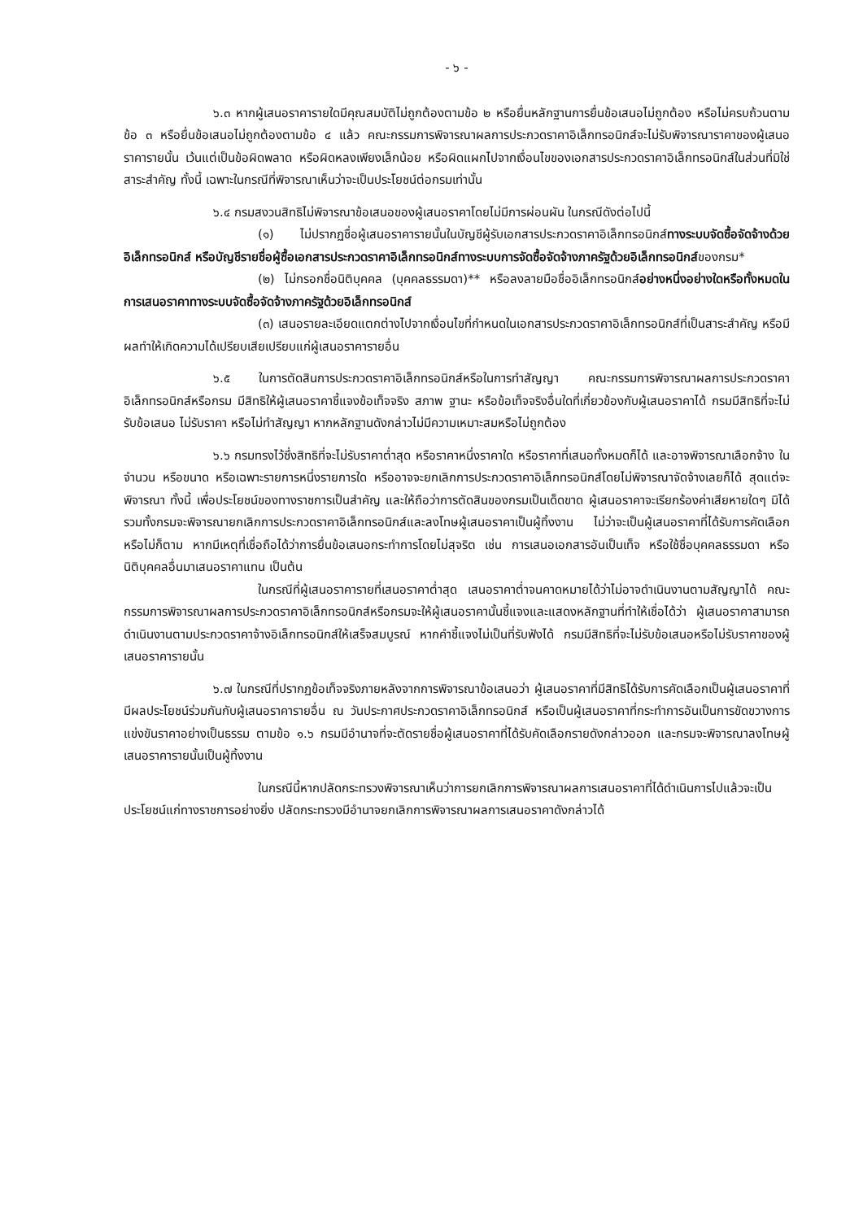- ๖ -
๖.๓ หากผู้เสนอราคารายใดมีคุณสมบัติไม่ถูกต้องตามข้อ ๒ หรือยื่นหลักฐานการยื่นข้อเสนอไม่ถูกต้อง หรือไม่ครบถ้วนตามข้อ ๓ หรือยื่นข้อเสนอไม่ถูกต้องตามข้อ ๔ แล้ว คณะกรรมการพิจารณาผลการประกวดราคาอิเล็กทรอนิกส์จะไม่รับพิจารณาราคาของผู้เสนอราคารายนั้น เว้นแต่เป็นข้อผิดพลาด หรือผิดหลงเพียงเล็กน้อย หรือผิดแผกไปจากเงื่อนไขของเอกสารประกวดราคาอิเล็กทรอนิกส์ในส่วนที่มิใช่สาระสำคัญ ทั้งนี้ เฉพาะในกรณีที่พิจารณาเห็นว่าจะเป็นประโยชน์ต่อกรมเท่านั้น
๖.๔ กรมสงวนสิทธิไม่พิจารณาข้อเสนอของผู้เสนอราคาโดยไม่มีการผ่อนผัน ในกรณีดังต่อไปนี้
(๑) ไม่ปรากฏชื่อผู้เสนอราคารายนั้นในบัญชีผู้รับเอกสารประกวดราคาอิเล็กทรอนิกส์ทางระบบจัดซื้อจัดจ้างด้วยอิเล็กทรอนิกส์ หรือบัญชีรายชื่อผู้ซื้อเอกสารประกวดราคาอิเล็กทรอนิกส์ทางระบบการจัดซื้อจัดจ้างภาครัฐด้วยอิเล็กทรอนิกส์ของกรม*
(๒) ไม่กรอกชื่อนิติบุคคล (บุคคลธรรมดา)** หรือลงลายมือชื่ออิเล็กทรอนิกส์อย่างหนึ่งอย่างใดหรือทั้งหมดในการเสนอราคาทางระบบจัดซื้อจัดจ้างภาครัฐด้วยอิเล็กทรอนิกส์
(๓) เสนอรายละเอียดแตกต่างไปจากเงื่อนไขที่กำหนดในเอกสารประกวดราคาอิเล็กทรอนิกส์ที่เป็นสาระสำคัญ หรือมีผลทำให้เกิดความได้เปรียบเสียเปรียบแก่ผู้เสนอราคารายอื่น
๖.๕ ในการตัดสินการประกวดราคาอิเล็กทรอนิกส์หรือในการทำสัญญา คณะกรรมการพิจารณาผลการประกวดราคาอิเล็กทรอนิกส์หรือกรม มีสิทธิให้ผู้เสนอราคาชี้แจงข้อเท็จจริง สภาพ ฐานะ หรือข้อเท็จจริงอื่นใดที่เกี่ยวข้องกับผู้เสนอราคาได้ กรมมีสิทธิที่จะไม่รับข้อเสนอ ไม่รับราคา หรือไม่ทำสัญญา หากหลักฐานดังกล่าวไม่มีความเหมาะสมหรือไม่ถูกต้อง
๖.๖ กรมทรงไว้ซึ่งสิทธิที่จะไม่รับราคาต่ำสุด หรือราคาหนึ่งราคาใด หรือราคาที่เสนอทั้งหมดก็ได้ และอาจพิจารณาเลือกจ้าง ในจำนวน หรือขนาด หรือเฉพาะรายการหนึ่งรายการใด หรืออาจจะยกเลิกการประกวดราคาอิเล็กทรอนิกส์โดยไม่พิจารณาจัดจ้างเลยก็ได้ สุดแต่จะพิจารณา ทั้งนี้ เพื่อประโยชน์ของทางราชการเป็นสำคัญ และให้ถือว่าการตัดสินของกรมเป็นเด็ดขาด ผู้เสนอราคาจะเรียกร้องค่าเสียหายใดๆ มิได้ รวมทั้งกรมจะพิจารณายกเลิกการประกวดราคาอิเล็กทรอนิกส์และลงโทษผู้เสนอราคาเป็นผู้ทิ้งงาน ไม่ว่าจะเป็นผู้เสนอราคาที่ได้รับการคัดเลือกหรือไม่ก็ตาม หากมีเหตุที่เชื่อถือได้ว่าการยื่นข้อเสนอกระทำการโดยไม่สุจริต เช่น การเสนอเอกสารอันเป็นเท็จ หรือใช้ชื่อบุคคลธรรมดา หรือนิติบุคคลอื่นมาเสนอราคาแทน เป็นต้น
ในกรณีที่ผู้เสนอราคารายที่เสนอราคาต่ำสุด เสนอราคาต่ำจนคาดหมายได้ว่าไม่อาจดำเนินงานตามสัญญาได้ คณะกรรมการพิจารณาผลการประกวดราคาอิเล็กทรอนิกส์หรือกรมจะให้ผู้เสนอราคานั้นชี้แจงและแสดงหลักฐานที่ทำให้เชื่อได้ว่า ผู้เสนอราคาสามารถดำเนินงานตามประกวดราคาจ้างอิเล็กทรอนิกส์ให้เสร็จสมบูรณ์ หากคำชี้แจงไม่เป็นที่รับฟังได้ กรมมีสิทธิที่จะไม่รับข้อเสนอหรือไม่รับราคาของผู้เสนอราคารายนั้น
๖.๗ ในกรณีที่ปรากฏข้อเท็จจริงภายหลังจากการพิจารณาข้อเสนอว่า ผู้เสนอราคาที่มีสิทธิได้รับการคัดเลือกเป็นผู้เสนอราคาที่มีผลประโยชน์ร่วมกันกับผู้เสนอราคารายอื่น ณ วันประกาศประกวดราคาอิเล็กทรอนิกส์ หรือเป็นผู้เสนอราคาที่กระทำการอันเป็นการขัดขวางการแข่งขันราคาอย่างเป็นธรรม ตามข้อ ๑.๖ กรมมีอำนาจที่จะตัดรายชื่อผู้เสนอราคาที่ได้รับคัดเลือกรายดังกล่าวออก และกรมจะพิจารณาลงโทษผู้เสนอราคารายนั้นเป็นผู้ทิ้งงาน
ในกรณีนี้หากปลัดกระทรวงพิจารณาเห็นว่าการยกเลิกการพิจารณาผลการเสนอราคาที่ได้ดำเนินการไปแล้วจะเป็นประโยชน์แก่ทางราชการอย่างยิ่ง ปลัดกระทรวงมีอำนาจยกเลิกการพิจารณาผลการเสนอราคาดังกล่าวได้